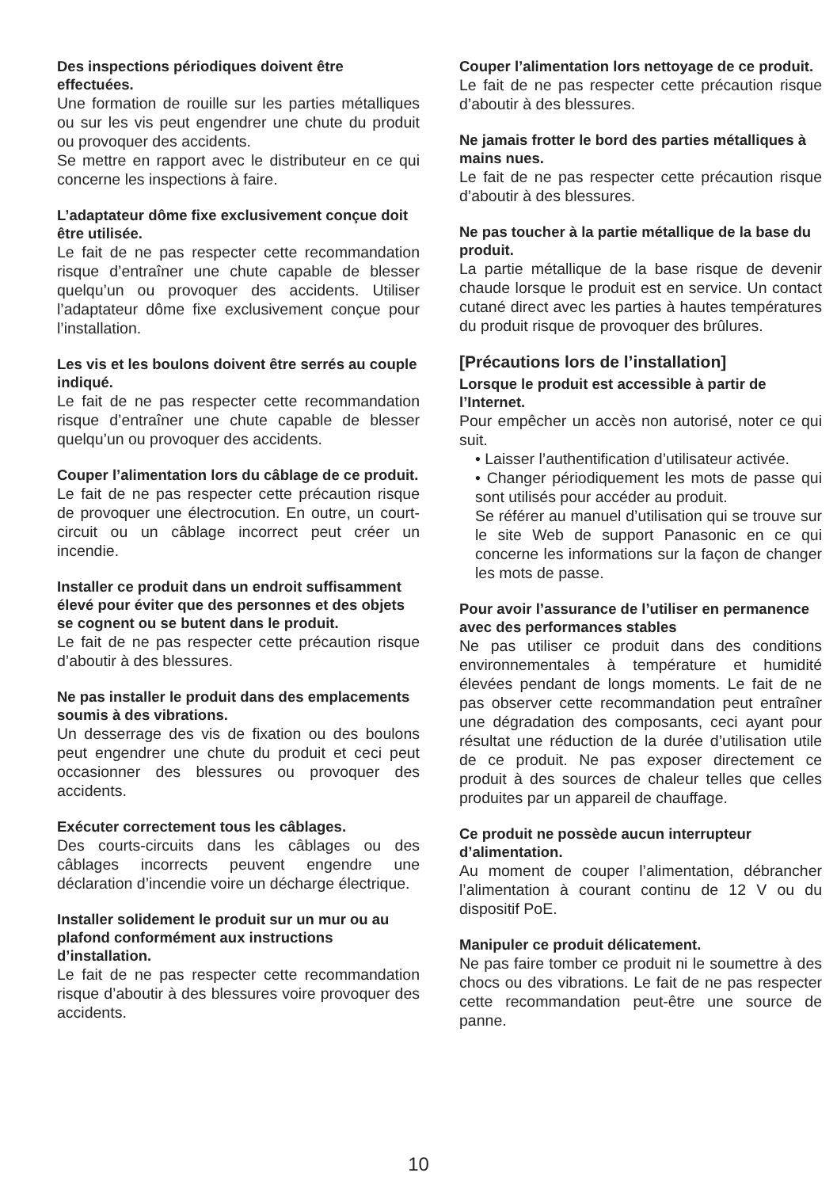Des inspections périodiques doivent être effectuées.
Une formation de rouille sur les parties métalliques ou sur les vis peut engendrer une chute du produit ou provoquer des accidents.
Se mettre en rapport avec le distributeur en ce qui concerne les inspections à faire.
L’adaptateur dôme fixe exclusivement conçue doit être utilisée.
Le fait de ne pas respecter cette recommandation risque d’entraîner une chute capable de blesser quelqu’un ou provoquer des accidents. Utiliser l’adaptateur dôme fixe exclusivement conçue pour l’installation.
Les vis et les boulons doivent être serrés au couple indiqué.
Le fait de ne pas respecter cette recommandation risque d’entraîner une chute capable de blesser quelqu’un ou provoquer des accidents.
Couper l’alimentation lors du câblage de ce produit.
Le fait de ne pas respecter cette précaution risque de provoquer une électrocution. En outre, un court-circuit ou un câblage incorrect peut créer un incendie.
Installer ce produit dans un endroit suffisamment élevé pour éviter que des personnes et des objets se cognent ou se butent dans le produit.
Le fait de ne pas respecter cette précaution risque d’aboutir à des blessures.
Ne pas installer le produit dans des emplacements soumis à des vibrations.
Un desserrage des vis de fixation ou des boulons peut engendrer une chute du produit et ceci peut occasionner des blessures ou provoquer des accidents.
Exécuter correctement tous les câblages.
Des courts-circuits dans les câblages ou des câblages incorrects peuvent engendre une déclaration d’incendie voire un décharge électrique.
Installer solidement le produit sur un mur ou au plafond conformément aux instructions d’installation.
Le fait de ne pas respecter cette recommandation risque d’aboutir à des blessures voire provoquer des accidents.
Couper l’alimentation lors nettoyage de ce produit.
Le fait de ne pas respecter cette précaution risque d’aboutir à des blessures.
Ne jamais frotter le bord des parties métalliques à mains nues.
Le fait de ne pas respecter cette précaution risque d’aboutir à des blessures.
Ne pas toucher à la partie métallique de la base du produit.
La partie métallique de la base risque de devenir chaude lorsque le produit est en service. Un contact cutané direct avec les parties à hautes températures du produit risque de provoquer des brûlures.
[Précautions lors de l’installation]
Lorsque le produit est accessible à partir de l’Internet.
Pour empêcher un accès non autorisé, noter ce qui suit.
• Laisser l’authentification d’utilisateur activée.
• Changer périodiquement les mots de passe qui sont utilisés pour accéder au produit.
Se référer au manuel d’utilisation qui se trouve sur le site Web de support Panasonic en ce qui concerne les informations sur la façon de changer les mots de passe.
Pour avoir l’assurance de l’utiliser en permanence avec des performances stables
Ne pas utiliser ce produit dans des conditions environnementales à température et humidité élevées pendant de longs moments. Le fait de ne pas observer cette recommandation peut entraîner une dégradation des composants, ceci ayant pour résultat une réduction de la durée d’utilisation utile de ce produit. Ne pas exposer directement ce produit à des sources de chaleur telles que celles produites par un appareil de chauffage.
Ce produit ne possède aucun interrupteur d’alimentation.
Au moment de couper l’alimentation, débrancher l’alimentation à courant continu de 12 V ou du dispositif PoE.
Manipuler ce produit délicatement.
Ne pas faire tomber ce produit ni le soumettre à des chocs ou des vibrations. Le fait de ne pas respecter cette recommandation peut-être une source de panne.
10